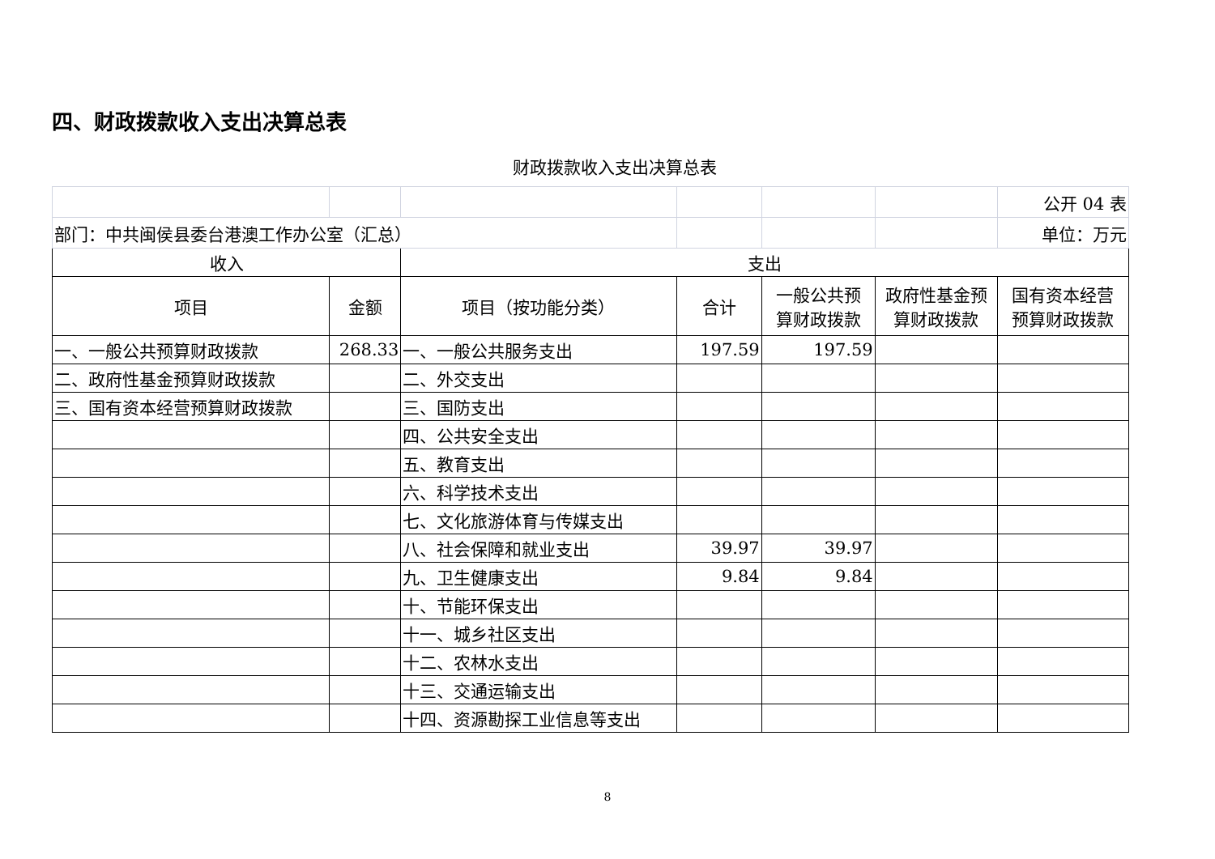四、财政拨款收入支出决算总表
财政拨款收入支出决算总表
| | | | | | | 公开 04 表 |
| 部门：中共闽侯县委台港澳工作办公室（汇总） | | | | | | 单位：万元 |
| 收入 | | 支出 | | | | |
| 项目 | 金额 | 项目（按功能分类） | 合计 | 一般公共预 算财政拨款 | 政府性基金预 算财政拨款 | 国有资本经营 预算财政拨款 |
| 一、一般公共预算财政拨款 | 268.33 | 一、一般公共服务支出 | 197.59 | 197.59 | | |
| 二、政府性基金预算财政拨款 | | 二、外交支出 | | | | |
| 三、国有资本经营预算财政拨款 | | 三、国防支出 | | | | |
| | | 四、公共安全支出 | | | | |
| | | 五、教育支出 | | | | |
| | | 六、科学技术支出 | | | | |
| | | 七、文化旅游体育与传媒支出 | | | | |
| | | 八、社会保障和就业支出 | 39.97 | 39.97 | | |
| | | 九、卫生健康支出 | 9.84 | 9.84 | | |
| | | 十、节能环保支出 | | | | |
| | | 十一、城乡社区支出 | | | | |
| | | 十二、农林水支出 | | | | |
| | | 十三、交通运输支出 | | | | |
| | | 十四、资源勘探工业信息等支出 | | | | |
8